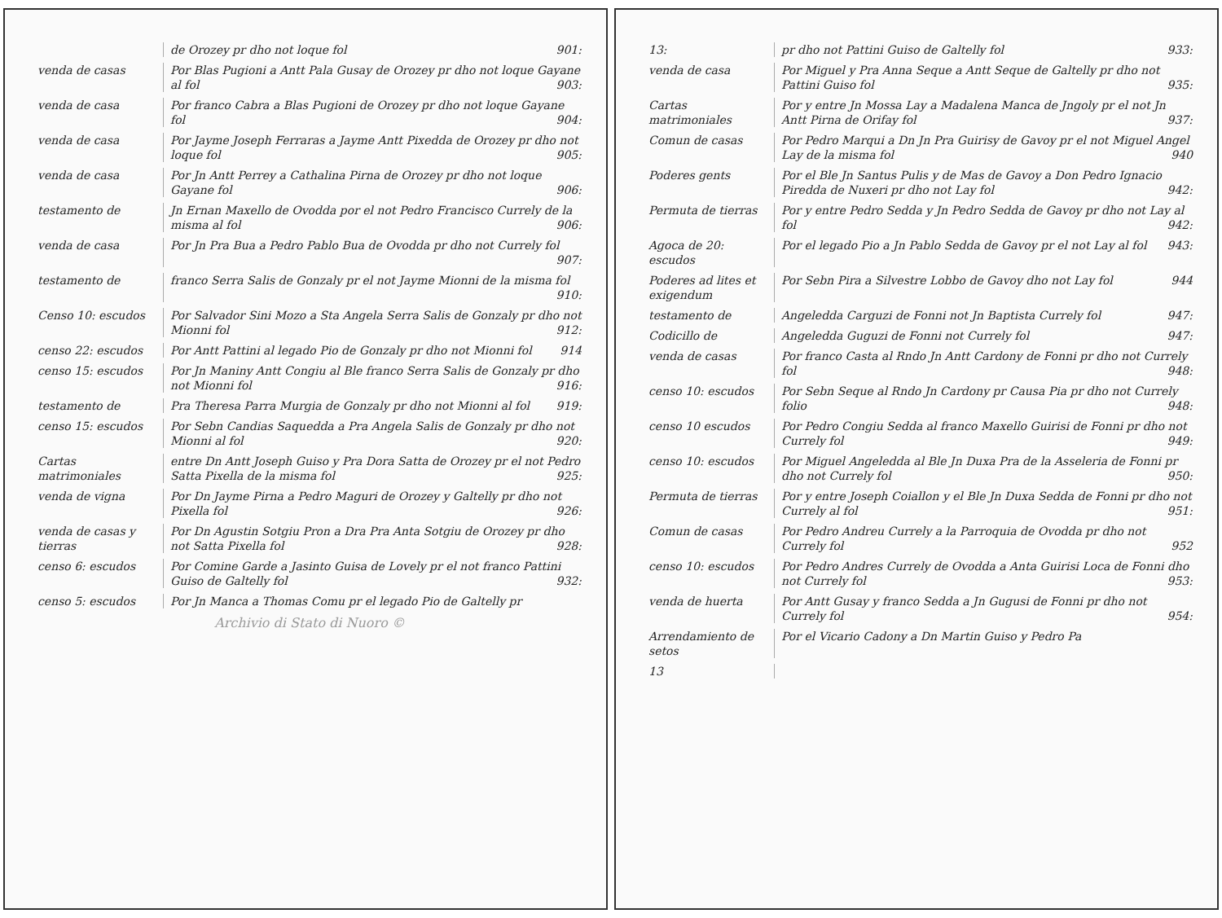de Orozey pr dho not loque fol 901:
venda de casas Por Blas Pugioni a Antt Pala Gusay de Orozey pr dho not loque Gayane al fol 903:
venda de casa Por franco Cabra a Blas Pugioni de Orozey pr dho not loque Gayane fol 904:
venda de casa Por Jayme Joseph Ferraras a Jayme Antt Pixedda de Orozey pr dho not loque fol 905:
venda de casa Por Jn Antt Perrey a Cathalina Pirna de Orozey pr dho not loque Gayane fol 906:
testamento de Jn Ernan Maxello de Ovodda por el not Pedro Francisco Currely de la misma al fol 906:
venda de casa Por Jn Pra Bua a Pedro Pablo Bua de Ovodda pr dho not Currely fol 907:
testamento de franco Serra Salis de Gonzaly pr el not Jayme Mionni de la misma fol 910:
Censo 10: escudos Por Salvador Sini Mozo a Sta Angela Serra Salis de Gonzaly pr dho not Mionni fol 912:
censo 22: escudos Por Antt Pattini al legado Pio de Gonzaly pr dho not Mionni fol 914
censo 15: escudos Por Jn Maniny Antt Congiu al Ble franco Serra Salis de Gonzaly pr dho not Mionni fol 916:
testamento de Pra Theresa Parra Murgia de Gonzaly pr dho not Mionni al fol 919:
censo 15: escudos Por Sebn Candias Saquedda a Pra Angela Salis de Gonzaly pr dho not Mionni al fol 920:
Cartas matrimoniales
entre Dn Antt Joseph Guiso y Pra Dora Satta de Orozey pr el not Pedro Satta Pixella de la misma fol 925:
venda de vigna Por Dn Jayme Pirna a Pedro Maguri de Orozey y Galtelly pr dho not Pixella fol 926:
venda de casas y tierras
Por Dn Agustin Sotgiu Pron a Dra Pra Anta Sotgiu de Orozey pr dho not Satta Pixella fol 928:
censo 6: escudos Por Comine Garde a Jasinto Guisa de Lovely pr el not franco Pattini Guiso de Galtelly fol 932:
censo 5: escudos Por Jn Manca a Thomas Comu pr el legado Pio de Galtelly pr
Archivio di Stato di Nuoro ©
13: pr dho not Pattini Guiso de Galtelly fol 933:
venda de casa Por Miguel y Pra Anna Seque a Antt Seque de Galtelly pr dho not Pattini Guiso fol 935:
Cartas matrimoniales
Por y entre Jn Mossa Lay a Madalena Manca de Jngoly pr el not Jn Antt Pirna de Orifay fol 937:
Comun de casas Por Pedro Marqui a Dn Jn Pra Guirisy de Gavoy pr el not Miguel Angel Lay de la misma fol 940
Poderes gents Por el Ble Jn Santus Pulis y de Mas de Gavoy a Don Pedro Ignacio Piredda de Nuxeri pr dho not Lay fol 942:
Permuta de tierras
Por y entre Pedro Sedda y Jn Pedro Sedda de Gavoy pr dho not Lay al fol 942:
Agoca de 20: escudos
Por el legado Pio a Jn Pablo Sedda de Gavoy pr el not Lay al fol 943:
Poderes ad lites et exigendum
Por Sebn Pira a Silvestre Lobbo de Gavoy dho not Lay fol 944
testamento de Angeledda Carguzi de Fonni not Jn Baptista Currely fol 947:
Codicillo de Angeledda Guguzi de Fonni not Currely fol 947:
venda de casas Por franco Casta al Rndo Jn Antt Cardony de Fonni pr dho not Currely fol 948:
censo 10: escudos Por Sebn Seque al Rndo Jn Cardony pr Causa Pia pr dho not Currely folio 948:
censo 10 escudos Por Pedro Congiu Sedda al franco Maxello Guirisi de Fonni pr dho not Currely fol 949:
censo 10: escudos Por Miguel Angeledda al Ble Jn Duxa Pra de la Asseleria de Fonni pr dho not Currely fol 950:
Permuta de tierras
Por y entre Joseph Coiallon y el Ble Jn Duxa Sedda de Fonni pr dho not Currely al fol 951:
Comun de casas Por Pedro Andreu Currely a la Parroquia de Ovodda pr dho not Currely fol 952
censo 10: escudos Por Pedro Andres Currely de Ovodda a Anta Guirisi Loca de Fonni dho not Currely fol 953:
venda de huerta Por Antt Gusay y franco Sedda a Jn Gugusi de Fonni pr dho not Currely fol 954:
Arrendamiento de setos
Por el Vicario Cadony a Dn Martin Guiso y Pedro Pa
13